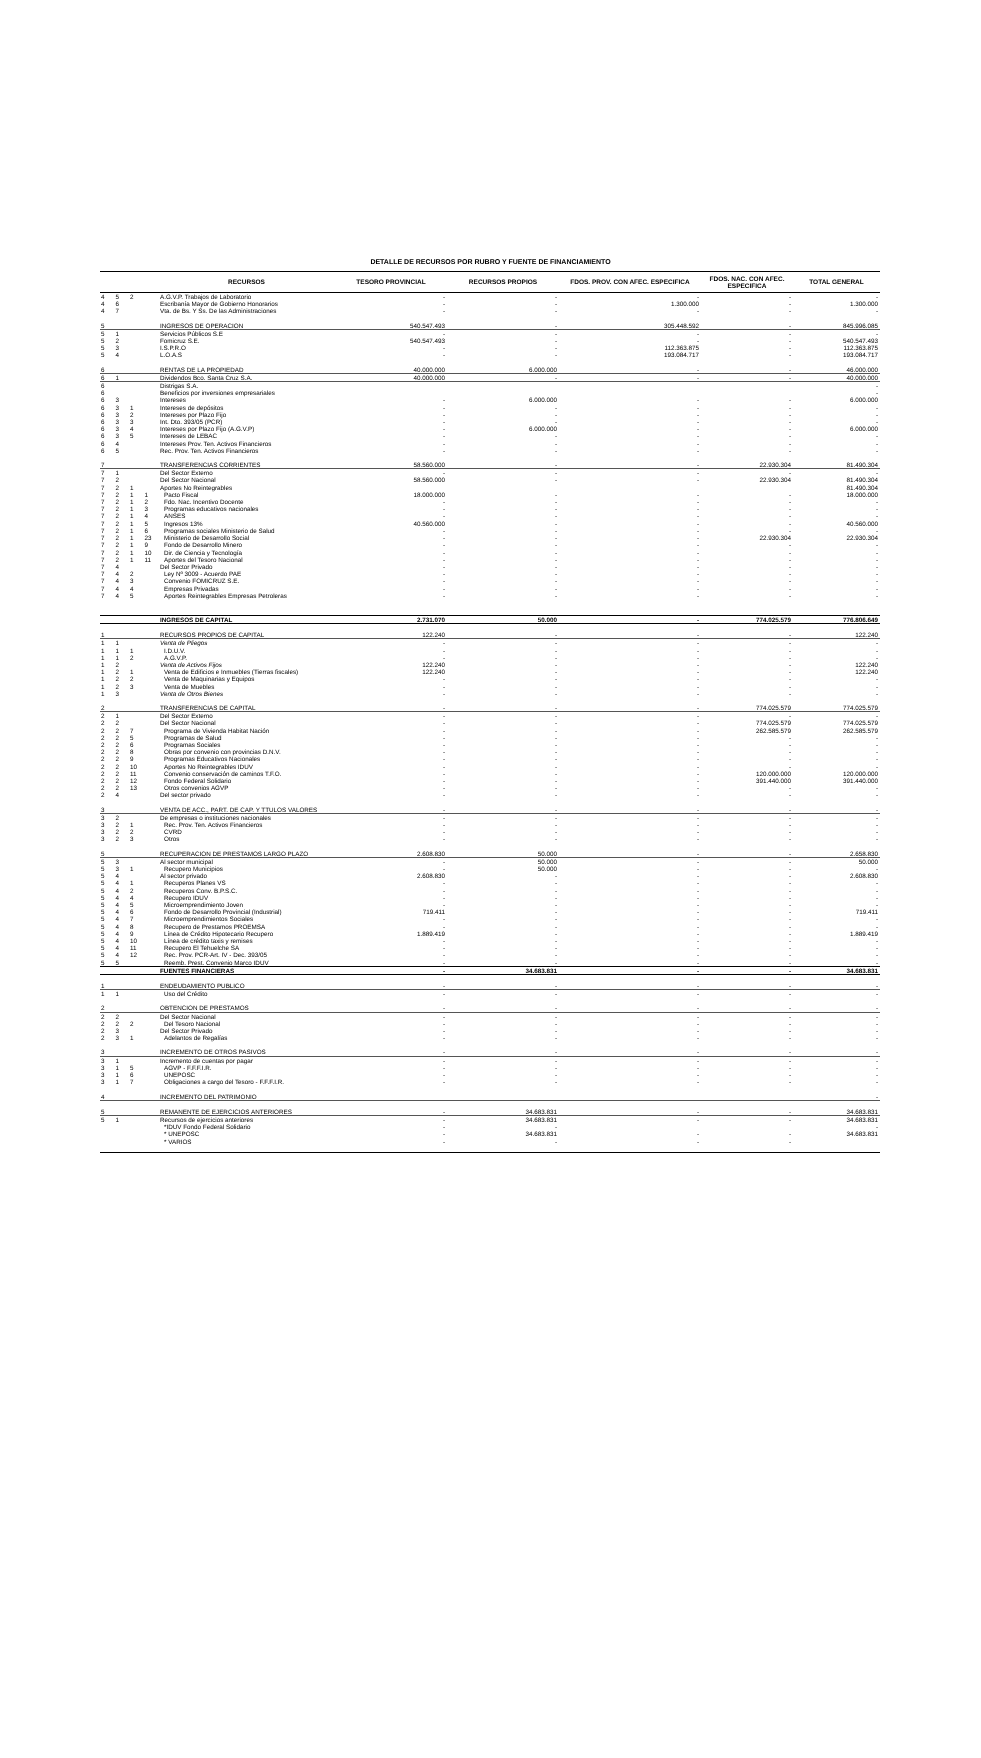DETALLE DE RECURSOS POR RUBRO Y FUENTE DE FINANCIAMIENTO
| | | | | RECURSOS | TESORO PROVINCIAL | RECURSOS PROPIOS | FDOS. PROV. CON AFEC. ESPECIFICA | FDOS. NAC. CON AFEC. ESPECIFICA | TOTAL GENERAL |
| --- | --- | --- | --- | --- | --- | --- | --- | --- | --- |
| 4 | 5 | 2 | | A.G.V.P. Trabajos de Laboratorio | - | - | - | - | - |
| 4 | 6 | | | Escribanía Mayor de Gobierno Honorarios | - | - | 1.300.000 | - | 1.300.000 |
| 4 | 7 | | | Vta. de Bs. Y Ss. De las Administraciones | - | - | - | - | - |
| 5 | | | | INGRESOS DE OPERACION | 540.547.493 | - | 305.448.592 | - | 845.996.085 |
| 5 | 1 | | | Servicios Públicos S.E | - | - | - | - | - |
| 5 | 2 | | | Fomicruz S.E. | 540.547.493 | - | - | - | 540.547.493 |
| 5 | 3 | | | I.S.P.R.O | - | - | 112.363.875 | - | 112.363.875 |
| 5 | 4 | | | L.O.A.S | - | - | 193.084.717 | - | 193.084.717 |
| 6 | | | | RENTAS DE LA PROPIEDAD | 40.000.000 | 6.000.000 | - | - | 46.000.000 |
| 6 | 1 | | | Dividendos Bco. Santa Cruz S.A. | 40.000.000 | - | - | - | 40.000.000 |
| 6 | | | | Distrigas S.A. | | | | | - |
| 6 | | | | Beneficios por inversiones empresariales | | | | | - |
| 6 | 3 | | | Intereses | - | 6.000.000 | - | - | 6.000.000 |
| 6 | 3 | 1 | | Intereses de depósitos | - | - | - | - | - |
| 6 | 3 | 2 | | Intereses por Plazo Fijo | - | - | - | - | - |
| 6 | 3 | 3 | | Int. Dto. 393/05 (PCR) | - | - | - | - | - |
| 6 | 3 | 4 | | Intereses por Plazo Fijo (A.G.V.P) | - | 6.000.000 | - | - | 6.000.000 |
| 6 | 3 | 5 | | Intereses de LEBAC | - | - | - | - | - |
| 6 | 4 | | | Intereses Prov. Ten. Activos Financieros | - | - | - | - | - |
| 6 | 5 | | | Rec. Prov. Ten. Activos Financieros | - | - | - | - | - |
| 7 | | | | TRANSFERENCIAS CORRIENTES | 58.560.000 | - | - | 22.930.304 | 81.490.304 |
| 7 | 1 | | | Del Sector Externo | - | - | - | - | - |
| 7 | 2 | | | Del Sector Nacional | 58.560.000 | - | - | 22.930.304 | 81.490.304 |
| 7 | 2 | 1 | | Aportes No Reintegrables | | | | | 81.490.304 |
| 7 | 2 | 1 | 1 | Pacto Fiscal | 18.000.000 | - | - | - | 18.000.000 |
| 7 | 2 | 1 | 2 | Fdo. Nac. Incentivo Docente | - | - | - | - | - |
| 7 | 2 | 1 | 3 | Programas educativos nacionales | - | - | - | - | - |
| 7 | 2 | 1 | 4 | ANSES | - | - | - | - | - |
| 7 | 2 | 1 | 5 | Ingresos 13% | 40.560.000 | - | - | - | 40.560.000 |
| 7 | 2 | 1 | 6 | Programas sociales Ministerio de Salud | - | - | - | - | - |
| 7 | 2 | 1 | 23 | Ministerio de Desarrollo Social | - | - | - | 22.930.304 | 22.930.304 |
| 7 | 2 | 1 | 9 | Fondo de Desarrollo Minero | - | - | - | - | - |
| 7 | 2 | 1 | 10 | Dir. de Ciencia y Tecnología | - | - | - | - | - |
| 7 | 2 | 1 | 11 | Aportes del Tesoro Nacional | - | - | - | - | - |
| 7 | 4 | | | Del Sector Privado | - | - | - | - | - |
| 7 | 4 | 2 | | Ley Nº 3009 - Acuerdo PAE | - | - | - | - | - |
| 7 | 4 | 3 | | Convenio FOMICRUZ S.E. | - | - | - | - | - |
| 7 | 4 | 4 | | Empresas Privadas | - | - | - | - | - |
| 7 | 4 | 5 | | Aportes Reintegrables Empresas Petroleras | - | - | - | - | - |
| | | | | INGRESOS DE CAPITAL | 2.731.070 | 50.000 | - | 774.025.579 | 776.806.649 |
| 1 | | | | RECURSOS PROPIOS DE CAPITAL | 122.240 | - | - | - | 122.240 |
| 1 | 1 | | | Venta de Pliegos | - | - | - | - | - |
| 1 | 1 | 1 | | I.D.U.V. | - | - | - | - | - |
| 1 | 1 | 2 | | A.G.V.P. | - | - | - | - | - |
| 1 | 2 | | | Venta de Activos Fijos | 122.240 | - | - | - | 122.240 |
| 1 | 2 | 1 | | Venta de Edificios e Inmuebles (Tierras fiscales) | 122.240 | - | - | - | 122.240 |
| 1 | 2 | 2 | | Venta de Maquinarias y Equipos | - | - | - | - | - |
| 1 | 2 | 3 | | Venta de Muebles | - | - | - | - | - |
| 1 | 3 | | | Venta de Otros Bienes | - | - | - | - | - |
| 2 | | | | TRANSFERENCIAS DE CAPITAL | - | - | - | 774.025.579 | 774.025.579 |
| 2 | 1 | | | Del Sector Externo | - | - | - | - | - |
| 2 | 2 | | | Del Sector Nacional | - | - | - | 774.025.579 | 774.025.579 |
| 2 | 2 | 7 | | Programa de Vivienda Habitat Nación | - | - | - | 262.585.579 | 262.585.579 |
| 2 | 2 | 5 | | Programas de Salud | - | - | - | - | - |
| 2 | 2 | 6 | | Programas Sociales | - | - | - | - | - |
| 2 | 2 | 8 | | Obras por convenio con provincias D.N.V. | - | - | - | - | - |
| 2 | 2 | 9 | | Programas Educativos Nacionales | - | - | - | - | - |
| 2 | 2 | 10 | | Aportes No Reintegrables IDUV | - | - | - | - | - |
| 2 | 2 | 11 | | Convenio conservación de caminos T.F.O. | - | - | - | 120.000.000 | 120.000.000 |
| 2 | 2 | 12 | | Fondo Federal Solidario | - | - | - | 391.440.000 | 391.440.000 |
| 2 | 2 | 13 | | Otros convenios AGVP | - | - | - | - | - |
| 2 | 4 | | | Del sector privado | - | - | - | - | - |
| 3 | | | | VENTA DE ACC., PART. DE CAP. Y TTULOS VALORES | - | - | - | - | - |
| 3 | 2 | | | De empresas o instituciones nacionales | - | - | - | - | - |
| 3 | 2 | 1 | | Rec. Prov. Ten. Activos Financieros | - | - | - | - | - |
| 3 | 2 | 2 | | CVRD | - | - | - | - | - |
| 3 | 2 | 3 | | Otros | - | - | - | - | - |
| 5 | | | | RECUPERACION DE PRESTAMOS LARGO PLAZO | 2.608.830 | 50.000 | - | - | 2.658.830 |
| 5 | 3 | | | Al sector municipal | - | 50.000 | - | - | 50.000 |
| 5 | 3 | 1 | | Recupero Municipios | - | 50.000 | - | - | - |
| 5 | 4 | | | Al sector privado | 2.608.830 | - | - | - | 2.608.830 |
| 5 | 4 | 1 | | Recuperos Planes VS | - | - | - | - | - |
| 5 | 4 | 2 | | Recuperos Conv. B.P.S.C. | - | - | - | - | - |
| 5 | 4 | 4 | | Recupero IDUV | - | - | - | - | - |
| 5 | 4 | 5 | | Microemprendimiento Joven | - | - | - | - | - |
| 5 | 4 | 6 | | Fondo de Desarrollo Provincial (Industrial) | 719.411 | - | - | - | 719.411 |
| 5 | 4 | 7 | | Microemprendimientos Sociales | - | - | - | - | - |
| 5 | 4 | 8 | | Recupero de Prestamos PROEMSA | - | - | - | - | - |
| 5 | 4 | 9 | | Línea de Crédito Hipotecario Recupero | 1.889.419 | - | - | - | 1.889.419 |
| 5 | 4 | 10 | | Línea de crédito taxis y remises | - | - | - | - | - |
| 5 | 4 | 11 | | Recupero El Tehuelche SA | - | - | - | - | - |
| 5 | 4 | 12 | | Rec. Prov. PCR-Art. IV - Dec. 393/05 | - | - | - | - | - |
| 5 | 5 | | | Reemb. Prest. Convenio Marco IDUV | - | - | - | - | - |
| | | | | FUENTES FINANCIERAS | - | 34.683.831 | - | - | 34.683.831 |
| 1 | | | | ENDEUDAMIENTO PUBLICO | - | - | - | - | - |
| 1 | 1 | | | Uso del Crédito | - | - | - | - | - |
| 2 | | | | OBTENCION DE PRESTAMOS | - | - | - | - | - |
| 2 | 2 | | | Del Sector Nacional | - | - | - | - | - |
| 2 | 2 | 2 | | Del Tesoro Nacional | - | - | - | - | - |
| 2 | 3 | | | Del Sector Privado | - | - | - | - | - |
| 2 | 3 | 1 | | Adelantos de Regalías | - | - | - | - | - |
| 3 | | | | INCREMENTO DE OTROS PASIVOS | - | - | - | - | - |
| 3 | 1 | | | Incremento de cuentas por pagar | - | - | - | - | - |
| 3 | 1 | 5 | | AGVP - F.F.F.I.R. | - | - | - | - | - |
| 3 | 1 | 6 | | UNEPOSC | - | - | - | - | - |
| 3 | 1 | 7 | | Obligaciones a cargo del Tesoro - F.F.F.I.R. | - | - | - | - | - |
| 4 | | | | INCREMENTO DEL PATRIMONIO | | | | | - |
| 5 | | | | REMANENTE DE EJERCICIOS ANTERIORES | - | 34.683.831 | - | - | 34.683.831 |
| 5 | 1 | | | Recursos de ejercicios anteriores | - | 34.683.831 | - | - | 34.683.831 |
| | | | | *IDUV Fondo Federal Solidario | - | - | | | - |
| | | | | * UNEPOSC | - | 34.683.831 | - | - | 34.683.831 |
| | | | | * VARIOS | - | - | - | - | |